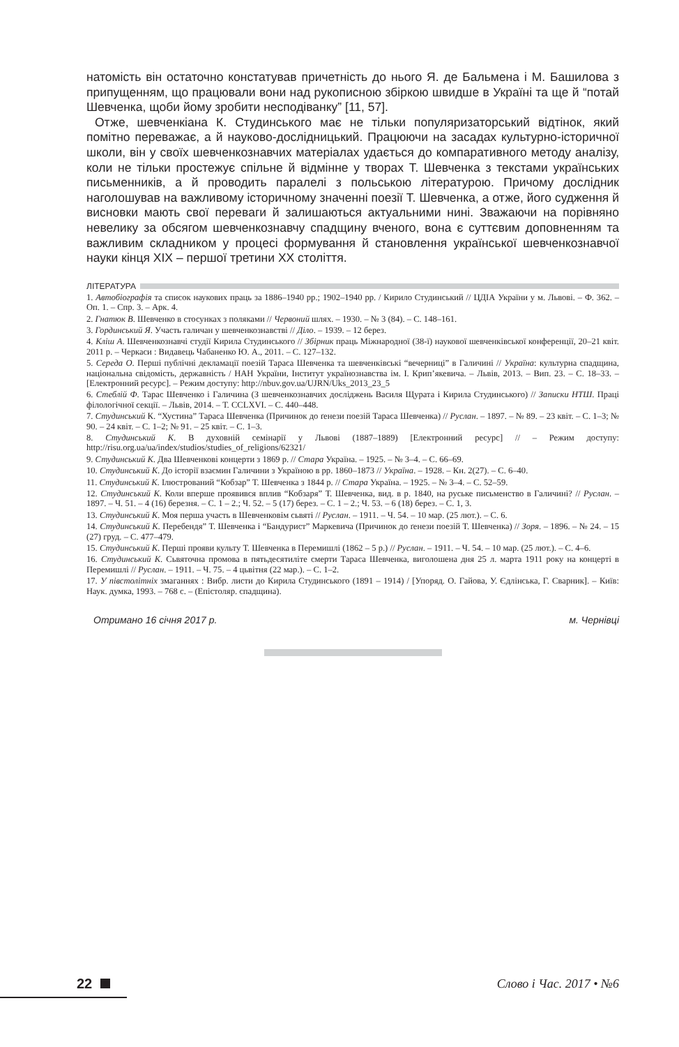натомість він остаточно констатував причетність до нього Я. де Бальмена і М. Башилова з припущенням, що працювали вони над рукописною збіркою швидше в Україні та ще й “потай Шевченка, щоби йому зробити несподіванку” [11, 57].
Отже, шевченкіана К. Студинського має не тільки популяризаторський відтінок, який помітно переважає, а й науково-дослідницький. Працюючи на засадах культурно-історичної школи, він у своїх шевченкознавчих матеріалах удається до компаративного методу аналізу, коли не тільки простежує спільне й відмінне у творах Т. Шевченка з текстами українських письменників, а й проводить паралелі з польською літературою. Причому дослідник наголошував на важливому історичному значенні поезії Т. Шевченка, а отже, його судження й висновки мають свої переваги й залишаються актуальними нині. Зважаючи на порівняно невелику за обсягом шевченкознавчу спадщину вченого, вона є суттєвим доповненням та важливим складником у процесі формування й становлення української шевченкознавчої науки кінця ХІХ – першої третини ХХ століття.
ЛІТЕРАТУРА
1. Автобіографія та список наукових праць за 1886–1940 рр.; 1902–1940 рр. / Кирило Студинський // ЦДІА України у м. Львові. – Ф. 362. – Оп. 1. – Спр. 3. – Арк. 4.
2. Гнатюк В. Шевченко в стосунках з поляками // Червоний шлях. – 1930. – № 3 (84). – С. 148–161.
3. Гординський Я. Участь галичан у шевченкознавстві // Діло. – 1939. – 12 берез.
4. Кліш А. Шевченкознавчі студії Кирила Студинського // Збірник праць Міжнародної (38-ї) наукової шевченківської конференції, 20–21 квіт. 2011 р. – Черкаси : Видавець Чабаненко Ю. А., 2011. – С. 127–132.
5. Середа О. Перші публічні декламації поезій Тараса Шевченка та шевченківські “вечерниці” в Галичині // Україна: культурна спадщина, національна свідомість, державність / НАН України, Інститут українознавства ім. І. Крип’якевича. – Львів, 2013. – Вип. 23. – С. 18–33. – [Електронний ресурс]. – Режим доступу: http://nbuv.gov.ua/UJRN/Uks_2013_23_5
6. Стеблій Ф. Тарас Шевченко і Галичина (З шевченкознавчих досліджень Василя Щурата і Кирила Студинського) // Записки НТШ. Праці філологічної секції. – Львів, 2014. – Т. CCLXVI. – С. 440–448.
7. Студинський К. “Хустина” Тараса Шевченка (Причинок до ґенези поезій Тараса Шевченка) // Руслан. – 1897. – № 89. – 23 квіт. – С. 1–3; № 90. – 24 квіт. – С. 1–2; № 91. – 25 квіт. – С. 1–3.
8. Студинський К. В духовній семінарії у Львові (1887–1889) [Електронний ресурс] // – Режим доступу: http://risu.org.ua/ua/index/studios/studies_of_religions/62321/
9. Студинський К. Два Шевченкові концерти з 1869 р. // Стара Україна. – 1925. – № 3–4. – С. 66–69.
10. Студинський К. До історії взаємин Галичини з Україною в рр. 1860–1873 // Україна. – 1928. – Кн. 2(27). – С. 6–40.
11. Студинський К. Ілюстрований “Кобзар” Т. Шевченка з 1844 р. // Стара Україна. – 1925. – № 3–4. – С. 52–59.
12. Студинський К. Коли вперше проявився вплив “Кобзаря” Т. Шевченка, вид. в р. 1840, на руське письменство в Галичині? // Руслан. – 1897. – Ч. 51. – 4 (16) березня. – С. 1 – 2.; Ч. 52. – 5 (17) берез. – С. 1 – 2.; Ч. 53. – 6 (18) берез. – С. 1, 3.
13. Студинський К. Моя перша участь в Шевченковім сьвяті // Руслан. – 1911. – Ч. 54. – 10 мар. (25 лют.). – С. 6.
14. Студинський К. Перебендя” Т. Шевченка і “Бандурист” Маркевича (Причинок до ґенези поезій Т. Шевченка) // Зоря. – 1896. – № 24. – 15 (27) груд. – С. 477–479.
15. Студинський К. Перші прояви культу Т. Шевченка в Перемишлі (1862 – 5 р.) // Руслан. – 1911. – Ч. 54. – 10 мар. (25 лют.). – С. 4–6.
16. Студинський К. Сьвяточна промова в пятьдесятиліте смерти Тараса Шевченка, виголошена дня 25 л. марта 1911 року на концерті в Перемишлі // Руслан. – 1911. – Ч. 75. – 4 цьвітня (22 мар.). – С. 1–2.
17. У півстолітніх змаганнях : Вибр. листи до Кирила Студинського (1891 – 1914) / [Упоряд. О. Гайова, У. Єдлінська, Г. Сварник]. – Київ: Наук. думка, 1993. – 768 с. – (Епістоляр. спадщина).
Отримано 16 січня 2017 р. м. Чернівці
22 Слово і Час. 2017 • №6